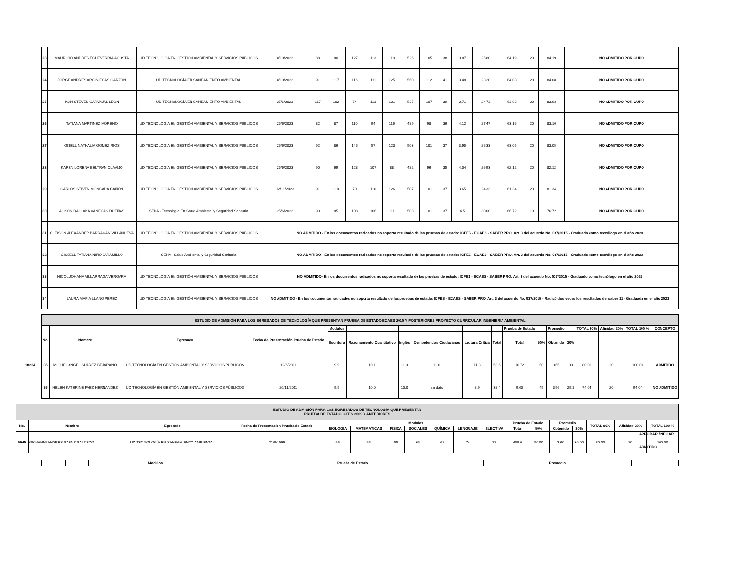| 23 | MAURICIO ANDRES ECHEVERRIA ACOSTA | UD TECNOLOGÍA EN GESTIÓN AMBIENTAL Y SERVICIOS PÚBLICOS | 8/10/2022 | 88 | 80 | 127 | 113 | 118 | 526 | 105 | 38 | 3.87 | 25.80 | 64.19 | 20 | 84.19 | NO ADMITIDO POR CUPO |
| 24 | JORGE ANDRES ARCINIEGAS GARZON | UD TECNOLOGÍA EN SANEAMIENTO AMBIENTAL | 8/10/2022 | 91 | 117 | 116 | 111 | 125 | 560 | 112 | 41 | 3.48 | 23.20 | 64.08 | 20 | 84.08 | NO ADMITIDO POR CUPO |
| 25 | IVAN STEVEN CARVAJAL LEON | UD TECNOLOGÍA EN SANEAMIENTO AMBIENTAL | 25/6/2023 | 117 | 102 | 74 | 113 | 131 | 537 | 107 | 39 | 3.71 | 24.73 | 63.93 | 20 | 83.93 | NO ADMITIDO POR CUPO |
| 26 | TATIANA MARTINEZ MORENO | UD TECNOLOGÍA EN GESTIÓN AMBIENTAL Y SERVICIOS PÚBLICOS | 25/6/2023 | 82 | 87 | 110 | 94 | 116 | 489 | 98 | 36 | 4.12 | 27.47 | 63.16 | 20 | 83.16 | NO ADMITIDO POR CUPO |
| 27 | GISELL NATHALIA GOMEZ RIOS | UD TECNOLOGÍA EN GESTIÓN AMBIENTAL Y SERVICIOS PÚBLICOS | 25/6/2023 | 92 | 86 | 145 | 57 | 123 | 503 | 101 | 37 | 3.95 | 26.33 | 63.05 | 20 | 83.05 | NO ADMITIDO POR CUPO |
| 28 | KAREN LORENA BELTRAN CLAVIJO | UD TECNOLOGÍA EN GESTIÓN AMBIENTAL Y SERVICIOS PÚBLICOS | 25/6/2023 | 90 | 69 | 128 | 107 | 88 | 482 | 96 | 35 | 4.04 | 26.93 | 62.12 | 20 | 82.12 | NO ADMITIDO POR CUPO |
| 29 | CARLOS STIVEN MONCADA CAÑON | UD TECNOLOGÍA EN GESTIÓN AMBIENTAL Y SERVICIOS PÚBLICOS | 12/11/2023 | 91 | 110 | 70 | 110 | 126 | 507 | 101 | 37 | 3.65 | 24.33 | 61.34 | 20 | 81.34 | NO ADMITIDO POR CUPO |
| 30 | ALISON DALLANA VANEGAS DUEÑAS | SENA - Tecnología En Salud Ambiental y Seguridad Sanitaria | 25/6/2022 | 93 | 85 | 108 | 106 | 111 | 503 | 101 | 37 | 4.5 | 30.00 | 66.72 | 10 | 76.72 | NO ADMITIDO POR CUPO |
| 31 | GLEISON ALEXANDER BARRAGAN VILLANUEVA | UD TECNOLOGÍA EN GESTIÓN AMBIENTAL Y SERVICIOS PÚBLICOS | NO ADMITIDO - En los documentos radicados no soporta resultado de las pruebas de estado: ICFES - ECAES - SABER PRO. Art. 3 del acuerdo No. 037/2015 - Graduado como tecnólogo en el año 2020 | | | | | | | | | | | | | | |
| 32 | GISSELL TATIANA NIÑO JARAMILLO | SENA - Salud Ambiental y Seguridad Sanitaria | NO ADMITIDO - En los documentos radicados no soporta resultado de las pruebas de estado: ICFES - ECAES - SABER PRO. Art. 3 del acuerdo No. 037/2015 - Graduado como tecnólogo en el año 2022 | | | | | | | | | | | | | | |
| 33 | NICOL JOHANA VILLARRAGA VERGARA | UD TECNOLOGÍA EN GESTIÓN AMBIENTAL Y SERVICIOS PÚBLICOS | NO ADMITIDO- En los documentos radicados no soporta resultado de las pruebas de estado: ICFES - ECAES - SABER PRO. Art. 3 del acuerdo No. 037/2015 - Graduado como tecnólogo en el año 2023 | | | | | | | | | | | | | | |
| 34 | LAURA MARIA LLANO PEREZ | UD TECNOLOGÍA EN GESTIÓN AMBIENTAL Y SERVICIOS PÚBLICOS | NO ADMITIDO - En los documentos radicados no soporta resultado de las pruebas de estado: ICFES - ECAES - SABER PRO. Art. 3 del acuerdo No. 037/2015 - Radicó dos veces los resultados del saber 11 - Graduada en el año 2023 | | | | | | | | | | | | | | |
| ESTUDIO DE ADMISIÓN PARA LOS EGRESADOS DE TECNOLOGÍA QUE PRESENTAN PRUEBA DE ESTADO ECAES 2010 Y POSTERIORES PROYECTO CURRICULAR INGENIERIA AMBIENTAL | | | | | | | | | | | | | | | | | |
| No. | Nombre | Egresado | Fecha de Presentación Prueba de Estado | Modulos | | | | | | Prueba de Estado | | Promedio | | TOTAL 80% | Afinidad 20% | TOTAL 100 % | CONCEPTO |
| | | | | Escritura | Razonamiento Cuantitativo | Inglés | Competencias Ciudadanas | Lectura Crítica | Total | Total | 50% | Obtenido | 30% | | | | |
| 18224 35 | MIGUEL ANGEL SUAREZ BEJARANO | UD TECNOLOGÍA EN GESTIÓN AMBIENTAL Y SERVICIOS PÚBLICOS | 12/6/2011 | 9.9 | 10.1 | 11.3 | 11.0 | 11.3 | 53.6 | 10.72 | 50 | 3.65 | 30 | 80.00 | 20 | 100.00 | ADMITIDO |
| 36 | HELEN KATERINE PAEZ HERNANDEZ | UD TECNOLOGÍA EN GESTIÓN AMBIENTAL Y SERVICIOS PÚBLICOS | 20/11/2011 | 9.5 | 10.0 | 10.0 | sin dato | 8.9 | 38.4 | 9.60 | 45 | 3.56 | 29.3 | 74.04 | 20 | 94.04 | NO ADMITIDO |
| ESTUDIO DE ADMISIÓN PARA LOS EGRESADOS DE TECNOLOGÍA QUE PRESENTAN PRUEBA DE ESTADO ICFES 2009 Y ANTERIORES | | | | | | | | | | | | | | | | | |
| No. | Nombre | Egresado | Fecha de Presentación Prueba de Estado | Modulos | | | | | | | Prueba de Estado | | Promedio | | TOTAL 80% | Afinidad 20% | TOTAL 100 % |
| | | | | BIOLOGIA | MATEMATICAS | FISICA | SOCIALES | QUÍMICA | LENGUAJE | ELECTIVA | Total | 50% | Obtenido | 30% | | | |
| 5945 | GIOVANNI ANDRES SAENZ SALCEDO | UD TECNOLOGÍA EN SANEAMIENTO AMBIENTAL | 21/8/1999 | 66 | 65 | 55 | 65 | 62 | 74 | 72 | 459.0 | 50.00 | 3.60 | 30.00 | 80.00 | 20 | 100.00 |
APROBAR / NEGAR
ADMITIDO
| | | | | Modulos | Prueba de Estado | Promedio | | | | |
| --- | --- | --- | --- | --- | --- | --- | --- | --- | --- | --- |